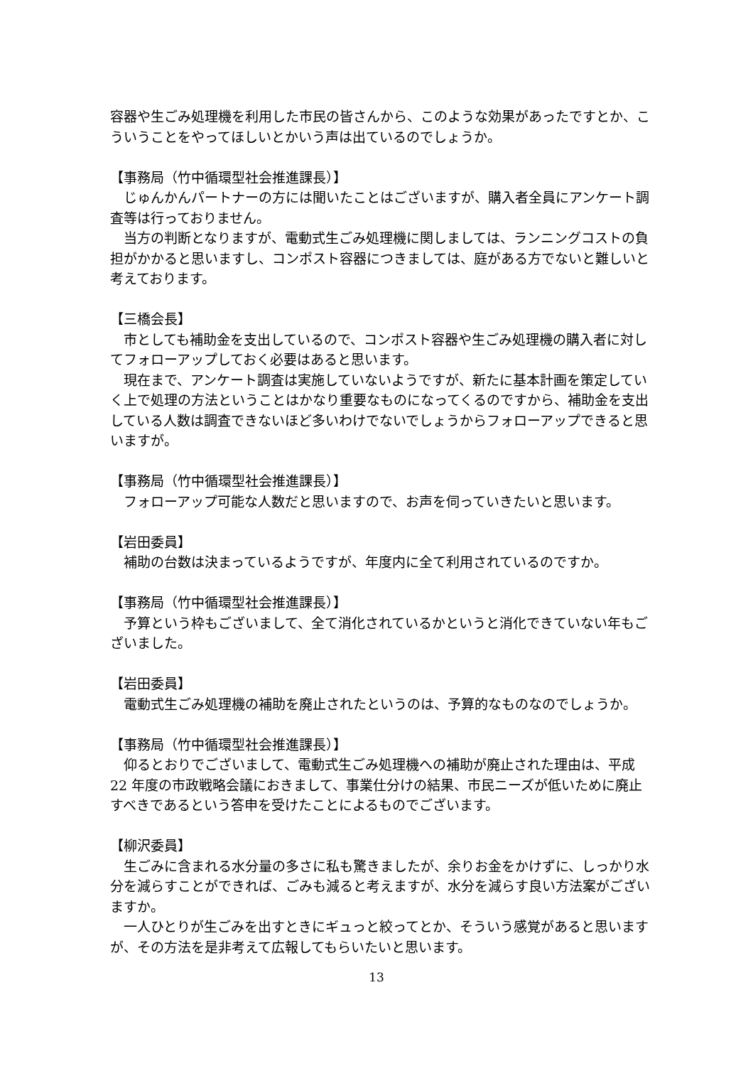容器や生ごみ処理機を利用した市民の皆さんから、このような効果があったですとか、こういうことをやってほしいとかいう声は出ているのでしょうか。
【事務局（竹中循環型社会推進課長）】
じゅんかんパートナーの方には聞いたことはございますが、購入者全員にアンケート調査等は行っておりません。
当方の判断となりますが、電動式生ごみ処理機に関しましては、ランニングコストの負担がかかると思いますし、コンポスト容器につきましては、庭がある方でないと難しいと考えております。
【三橋会長】
市としても補助金を支出しているので、コンポスト容器や生ごみ処理機の購入者に対してフォローアップしておく必要はあると思います。
現在まで、アンケート調査は実施していないようですが、新たに基本計画を策定していく上で処理の方法ということはかなり重要なものになってくるのですから、補助金を支出している人数は調査できないほど多いわけでないでしょうからフォローアップできると思いますが。
【事務局（竹中循環型社会推進課長）】
フォローアップ可能な人数だと思いますので、お声を伺っていきたいと思います。
【岩田委員】
補助の台数は決まっているようですが、年度内に全て利用されているのですか。
【事務局（竹中循環型社会推進課長）】
予算という枠もございまして、全て消化されているかというと消化できていない年もございました。
【岩田委員】
電動式生ごみ処理機の補助を廃止されたというのは、予算的なものなのでしょうか。
【事務局（竹中循環型社会推進課長）】
仰るとおりでございまして、電動式生ごみ処理機への補助が廃止された理由は、平成 22 年度の市政戦略会議におきまして、事業仕分けの結果、市民ニーズが低いために廃止すべきであるという答申を受けたことによるものでございます。
【柳沢委員】
生ごみに含まれる水分量の多さに私も驚きましたが、余りお金をかけずに、しっかり水分を減らすことができれば、ごみも減ると考えますが、水分を減らす良い方法案がございますか。
一人ひとりが生ごみを出すときにギュっと絞ってとか、そういう感覚があると思いますが、その方法を是非考えて広報してもらいたいと思います。
13